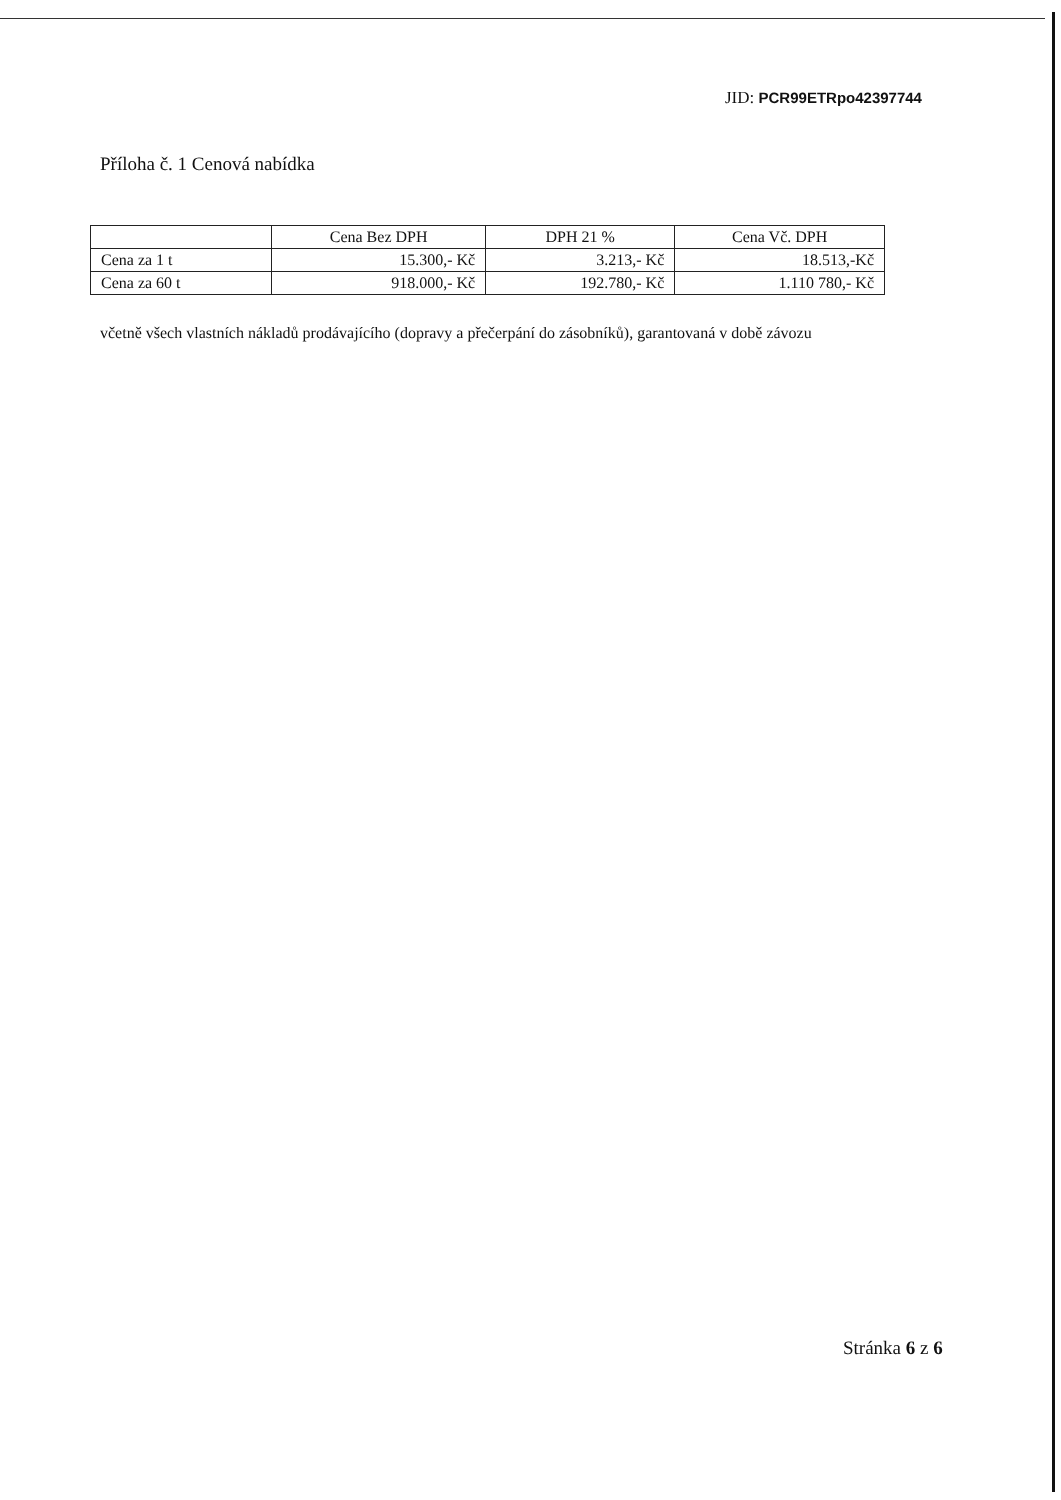JID: PCR99ETRpo42397744
Příloha č. 1 Cenová nabídka
| | Cena Bez DPH | DPH 21 % | Cena Vč. DPH |
| --- | --- | --- | --- |
| Cena za 1 t | 15.300,- Kč | 3.213,- Kč | 18.513,-Kč |
| Cena za 60 t | 918.000,- Kč | 192.780,- Kč | 1.110 780,- Kč |
včetně všech vlastních nákladů prodávajícího (dopravy a přečerpání do zásobníků), garantovaná v době závozu
Stránka 6 z 6